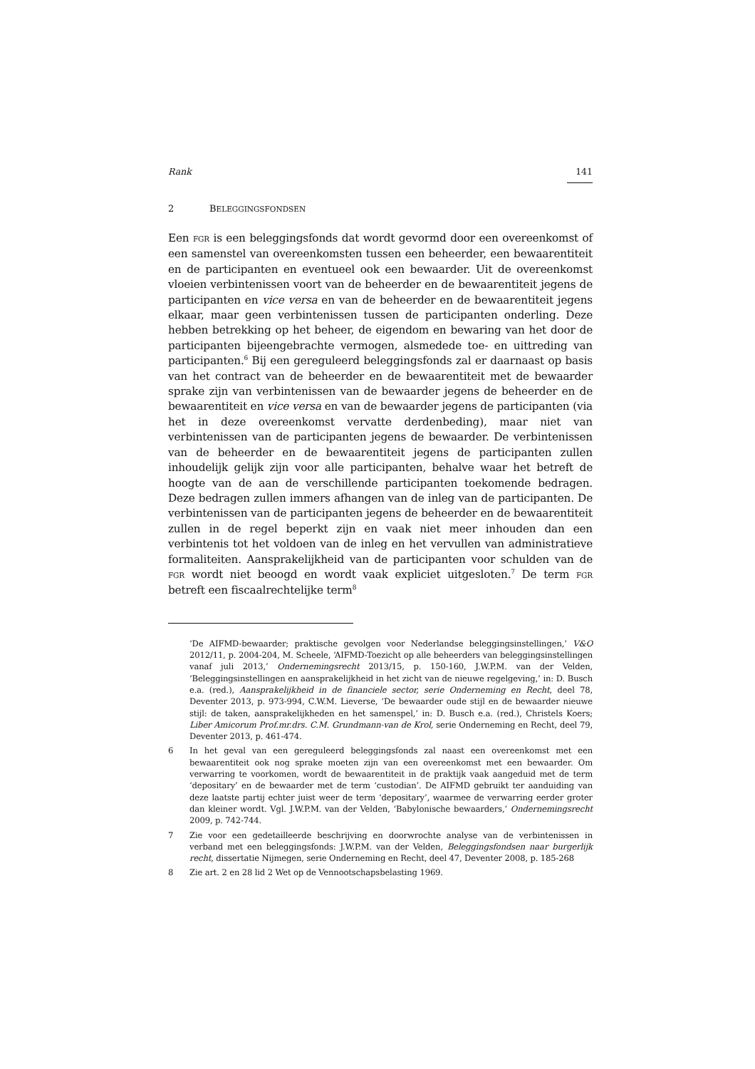Rank 141
2 BELEGGINGSFONDSEN
Een FGR is een beleggingsfonds dat wordt gevormd door een overeenkomst of een samenstel van overeenkomsten tussen een beheerder, een bewaarentiteit en de participanten en eventueel ook een bewaarder. Uit de overeenkomst vloeien verbintenissen voort van de beheerder en de bewaarentiteit jegens de participanten en vice versa en van de beheerder en de bewaarentiteit jegens elkaar, maar geen verbintenissen tussen de participanten onderling. Deze hebben betrekking op het beheer, de eigendom en bewaring van het door de participanten bijeengebrachte vermogen, alsmedede toe- en uittreding van participanten.<sup>6</sup> Bij een gereguleerd beleggingsfonds zal er daarnaast op basis van het contract van de beheerder en de bewaarentiteit met de bewaarder sprake zijn van verbintenissen van de bewaarder jegens de beheerder en de bewaarentiteit en vice versa en van de bewaarder jegens de participanten (via het in deze overeenkomst vervatte derdenbeding), maar niet van verbintenissen van de participanten jegens de bewaarder. De verbintenissen van de beheerder en de bewaarentiteit jegens de participanten zullen inhoudelijk gelijk zijn voor alle participanten, behalve waar het betreft de hoogte van de aan de verschillende participanten toekomende bedragen. Deze bedragen zullen immers afhangen van de inleg van de participanten. De verbintenissen van de participanten jegens de beheerder en de bewaarentiteit zullen in de regel beperkt zijn en vaak niet meer inhouden dan een verbintenis tot het voldoen van de inleg en het vervullen van administratieve formaliteiten. Aansprakelijkheid van de participanten voor schulden van de FGR wordt niet beoogd en wordt vaak expliciet uitgesloten.<sup>7</sup> De term FGR betreft een fiscaalrechtelijke term<sup>8</sup>
‘De AIFMD-bewaarder; praktische gevolgen voor Nederlandse beleggingsinstellingen,’ V&O 2012/11, p. 2004-204, M. Scheele, ‘AIFMD-Toezicht op alle beheerders van beleggingsinstellingen vanaf juli 2013,’ Ondernemingsrecht 2013/15, p. 150-160, J.W.P.M. van der Velden, ‘Beleggingsinstellingen en aansprakelijkheid in het zicht van de nieuwe regelgeving,’ in: D. Busch e.a. (red.), Aansprakelijkheid in de financiele sector, serie Onderneming en Recht, deel 78, Deventer 2013, p. 973-994, C.W.M. Lieverse, ‘De bewaarder oude stijl en de bewaarder nieuwe stijl: de taken, aansprakelijkheden en het samenspel,’ in: D. Busch e.a. (red.), Christels Koers; Liber Amicorum Prof.mr.drs. C.M. Grundmann-van de Krol, serie Onderneming en Recht, deel 79, Deventer 2013, p. 461-474.
6 In het geval van een gereguleerd beleggingsfonds zal naast een overeenkomst met een bewaarentiteit ook nog sprake moeten zijn van een overeenkomst met een bewaarder. Om verwarring te voorkomen, wordt de bewaarentiteit in de praktijk vaak aangeduid met de term ‘depositary’ en de bewaarder met de term ‘custodian’. De AIFMD gebruikt ter aanduiding van deze laatste partij echter juist weer de term ‘depositary’, waarmee de verwarring eerder groter dan kleiner wordt. Vgl. J.W.P.M. van der Velden, ‘Babylonische bewaarders,’ Ondernemingsrecht 2009, p. 742-744.
7 Zie voor een gedetailleerde beschrijving en doorwrochte analyse van de verbintenissen in verband met een beleggingsfonds: J.W.P.M. van der Velden, Beleggingsfondsen naar burgerlijk recht, dissertatie Nijmegen, serie Onderneming en Recht, deel 47, Deventer 2008, p. 185-268
8 Zie art. 2 en 28 lid 2 Wet op de Vennootschapsbelasting 1969.